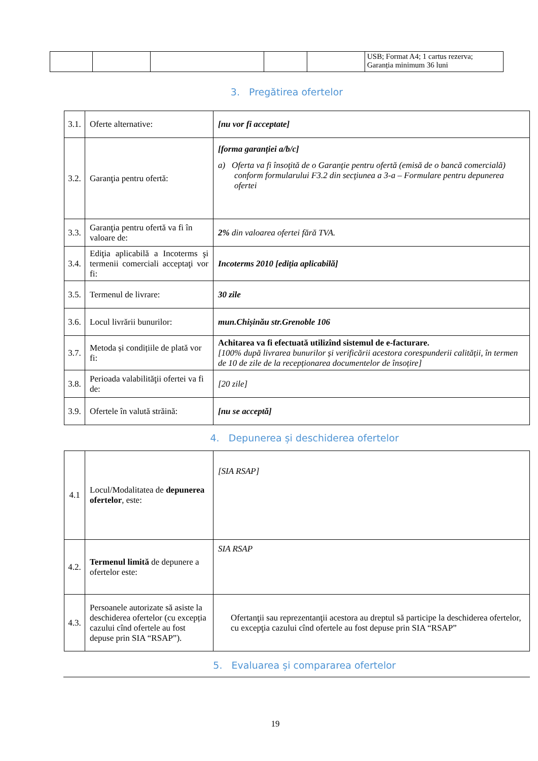| | | | | | USB; Format A4; 1 cartus rezerva; Garanția minimum 36 luni |
3. Pregătirea ofertelor
| 3.1. | Oferte alternative: | [nu vor fi acceptate] |
| 3.2. | Garanţia pentru ofertă: | [forma garanției a/b/c] a) Oferta va fi însoţită de o Garanţie pentru ofertă (emisă de o bancă comercială) conform formularului F3.2 din secţiunea a 3-a – Formulare pentru depunerea ofertei |
| 3.3. | Garanţia pentru ofertă va fi în valoare de: | 2% din valoarea ofertei fără TVA. |
| 3.4. | Ediţia aplicabilă a Incoterms şi termenii comerciali acceptaţi vor fi: | Incoterms 2010 [ediția aplicabilă] |
| 3.5. | Termenul de livrare: | 30 zile |
| 3.6. | Locul livrării bunurilor: | mun.Chișinău str.Grenoble 106 |
| 3.7. | Metoda și condițiile de plată vor fi: | Achitarea va fi efectuată utilizînd sistemul de e-facturare. [100% după livrarea bunurilor și verificării acestora corespunderii calității, în termen de 10 de zile de la recepționarea documentelor de însoțire] |
| 3.8. | Perioada valabilităţii ofertei va fi de: | [20 zile] |
| 3.9. | Ofertele în valută străină: | [nu se acceptă] |
4. Depunerea și deschiderea ofertelor
| 4.1 | Locul/Modalitatea de depunerea ofertelor , este: | [SIA RSAP] |
| 4.2. | Termenul limită de depunere a ofertelor este: | SIA RSAP |
| 4.3. | Persoanele autorizate să asiste la deschiderea ofertelor (cu excepția cazului cînd ofertele au fost depuse prin SIA “RSAP”). | Ofertanţii sau reprezentanţii acestora au dreptul să participe la deschiderea ofertelor, cu excepţia cazului cînd ofertele au fost depuse prin SIA “RSAP” |
5. Evaluarea și compararea ofertelor
19